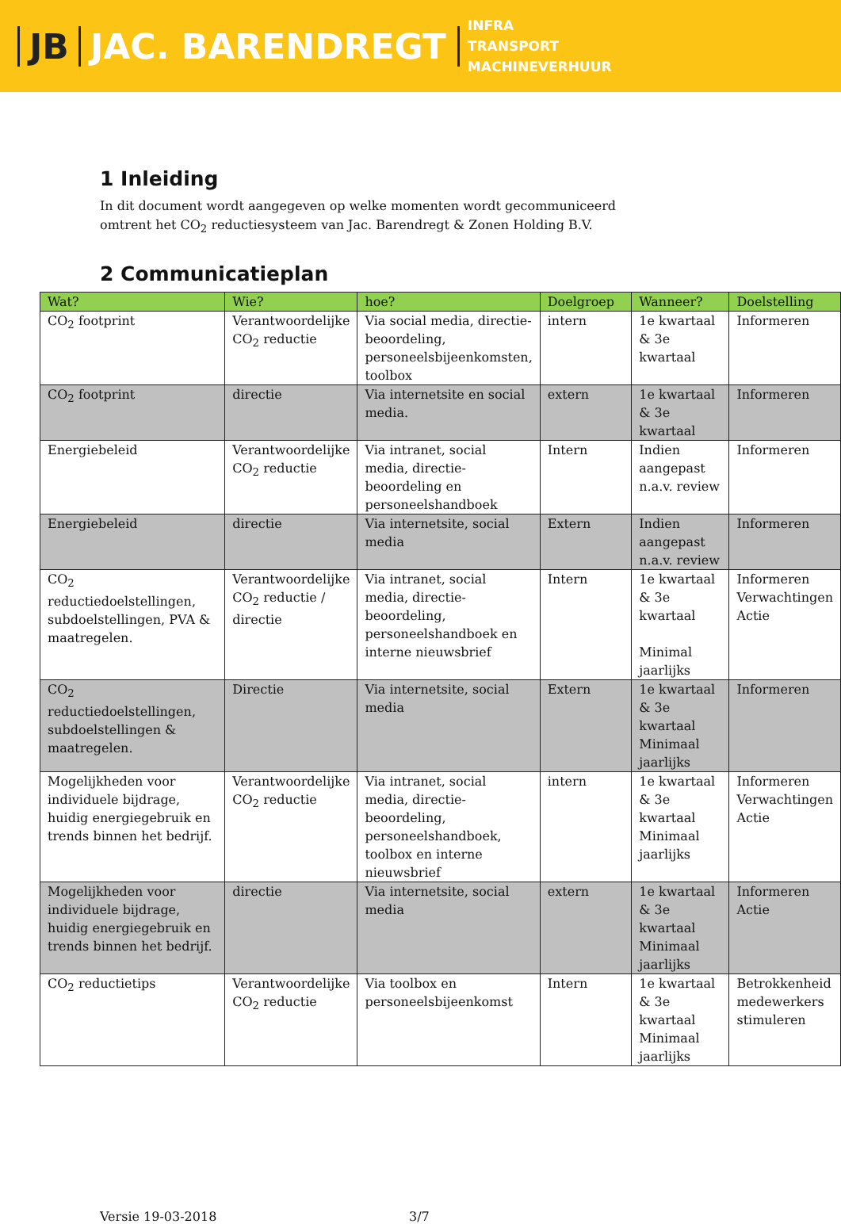JB JAC. BARENDREGT
INFRA
TRANSPORT
MACHINEVERHUUR
1 Inleiding
In dit document wordt aangegeven op welke momenten wordt gecommuniceerd omtrent het CO<sub>2</sub> reductiesysteem van Jac. Barendregt & Zonen Holding B.V.
2 Communicatieplan
| Wat? | Wie? | hoe? | Doelgroep | Wanneer? | Doelstelling |
| --- | --- | --- | --- | --- | --- |
| CO<sub>2</sub> footprint | Verantwoordelijke CO<sub>2</sub> reductie | Via social media, directie-beoordeling, personeelsbijeenkomsten, toolbox | intern | 1e kwartaal & 3e kwartaal | Informeren |
| CO<sub>2</sub> footprint | directie | Via internetsite en social media. | extern | 1e kwartaal & 3e kwartaal | Informeren |
| Energiebeleid | Verantwoordelijke CO<sub>2</sub> reductie | Via intranet, social media, directie-beoordeling en personeelshandboek | Intern | Indien aangepast n.a.v. review | Informeren |
| Energiebeleid | directie | Via internetsite, social media | Extern | Indien aangepast n.a.v. review | Informeren |
| CO<sub>2</sub> reductiedoelstellingen, subdoelstellingen, PVA & maatregelen. | Verantwoordelijke CO<sub>2</sub> reductie / directie | Via intranet, social media, directie-beoordeling, personeelshandboek en interne nieuwsbrief | Intern | 1e kwartaal & 3e kwartaal Minimal jaarlijks | Informeren Verwachtingen Actie |
| CO<sub>2</sub> reductiedoelstellingen, subdoelstellingen & maatregelen. | Directie | Via internetsite, social media | Extern | 1e kwartaal & 3e kwartaal Minimaal jaarlijks | Informeren |
| Mogelijkheden voor individuele bijdrage, huidig energiegebruik en trends binnen het bedrijf. | Verantwoordelijke CO<sub>2</sub> reductie | Via intranet, social media, directie-beoordeling, personeelshandboek, toolbox en interne nieuwsbrief | intern | 1e kwartaal & 3e kwartaal Minimaal jaarlijks | Informeren Verwachtingen Actie |
| Mogelijkheden voor individuele bijdrage, huidig energiegebruik en trends binnen het bedrijf. | directie | Via internetsite, social media | extern | 1e kwartaal & 3e kwartaal Minimaal jaarlijks | Informeren Actie |
| CO<sub>2</sub> reductietips | Verantwoordelijke CO<sub>2</sub> reductie | Via toolbox en personeelsbijeenkomst | Intern | 1e kwartaal & 3e kwartaal Minimaal jaarlijks | Betrokkenheid medewerkers stimuleren |
Versie 19-03-2018 3/7